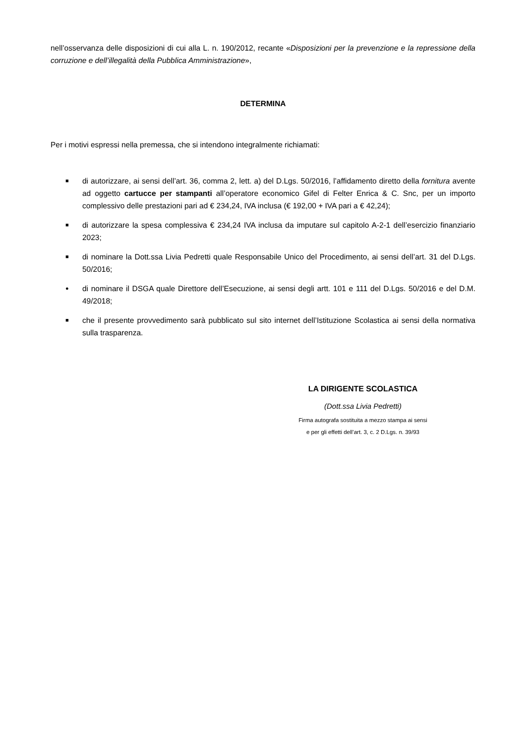nell’osservanza delle disposizioni di cui alla L. n. 190/2012, recante «Disposizioni per la prevenzione e la repressione della corruzione e dell’illegalità della Pubblica Amministrazione»,
DETERMINA
Per i motivi espressi nella premessa, che si intendono integralmente richiamati:
■ di autorizzare, ai sensi dell’art. 36, comma 2, lett. a) del D.Lgs. 50/2016, l’affidamento diretto della fornitura avente ad oggetto cartucce per stampanti all’operatore economico Gifel di Felter Enrica & C. Snc, per un importo complessivo delle prestazioni pari ad € 234,24, IVA inclusa (€ 192,00 + IVA pari a € 42,24);
■ di autorizzare la spesa complessiva € 234,24 IVA inclusa da imputare sul capitolo A-2-1 dell’esercizio finanziario 2023;
■ di nominare la Dott.ssa Livia Pedretti quale Responsabile Unico del Procedimento, ai sensi dell’art. 31 del D.Lgs. 50/2016;
● di nominare il DSGA quale Direttore dell’Esecuzione, ai sensi degli artt. 101 e 111 del D.Lgs. 50/2016 e del D.M. 49/2018;
■ che il presente provvedimento sarà pubblicato sul sito internet dell’Istituzione Scolastica ai sensi della normativa sulla trasparenza.
LA DIRIGENTE SCOLASTICA
(Dott.ssa Livia Pedretti)
Firma autografa sostituita a mezzo stampa ai sensi
e per gli effetti dell’art. 3, c. 2 D.Lgs. n. 39/93